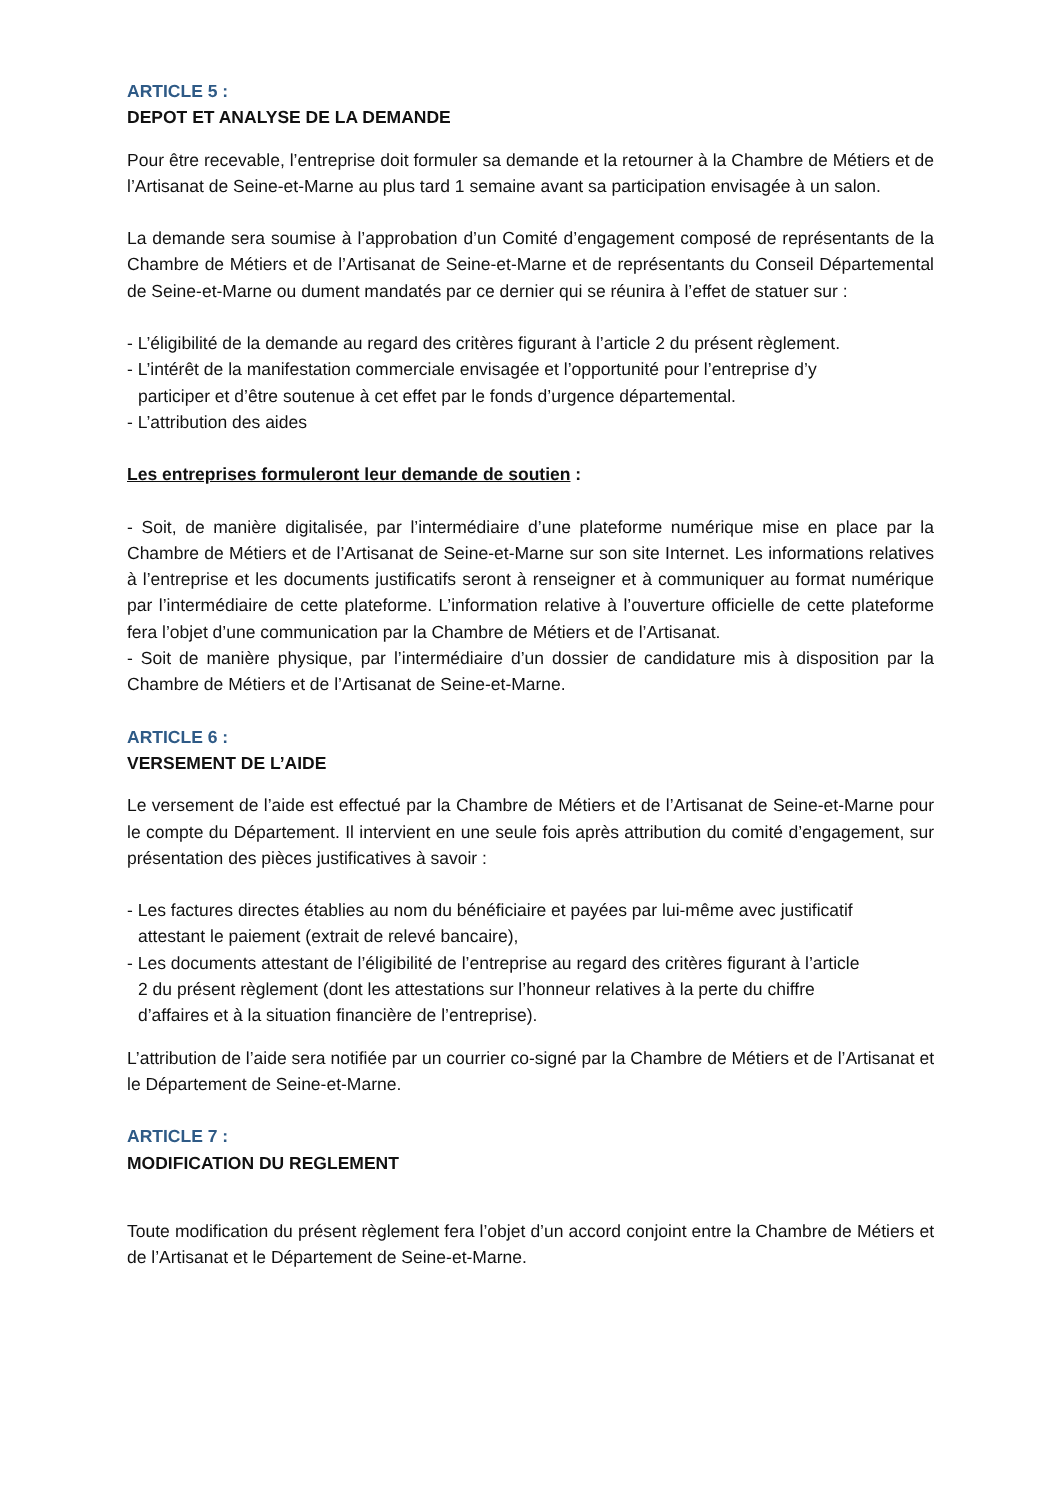ARTICLE 5 :
DEPOT ET ANALYSE DE LA DEMANDE
Pour être recevable, l’entreprise doit formuler sa demande et la retourner à la Chambre de Métiers et de l’Artisanat de Seine-et-Marne au plus tard 1 semaine avant sa participation envisagée à un salon.
La demande sera soumise à l’approbation d’un Comité d’engagement composé de représentants de la Chambre de Métiers et de l’Artisanat de Seine-et-Marne et de représentants du Conseil Départemental de Seine-et-Marne ou dument mandatés par ce dernier qui se réunira à l’effet de statuer sur :
- L’éligibilité de la demande au regard des critères figurant à l’article 2 du présent règlement.
- L’intérêt de la manifestation commerciale envisagée et l’opportunité pour l’entreprise d’y
participer et d’être soutenue à cet effet par le fonds d’urgence départemental.
- L’attribution des aides
Les entreprises formuleront leur demande de soutien :
- Soit, de manière digitalisée, par l’intermédiaire d’une plateforme numérique mise en place par la Chambre de Métiers et de l’Artisanat de Seine-et-Marne sur son site Internet. Les informations relatives à l’entreprise et les documents justificatifs seront à renseigner et à communiquer au format numérique par l’intermédiaire de cette plateforme. L’information relative à l’ouverture officielle de cette plateforme fera l’objet d’une communication par la Chambre de Métiers et de l’Artisanat.
- Soit de manière physique, par l’intermédiaire d’un dossier de candidature mis à disposition par la Chambre de Métiers et de l’Artisanat de Seine-et-Marne.
ARTICLE 6 :
VERSEMENT DE L’AIDE
Le versement de l’aide est effectué par la Chambre de Métiers et de l’Artisanat de Seine-et-Marne pour le compte du Département. Il intervient en une seule fois après attribution du comité d’engagement, sur présentation des pièces justificatives à savoir :
- Les factures directes établies au nom du bénéficiaire et payées par lui-même avec justificatif
attestant le paiement (extrait de relevé bancaire),
- Les documents attestant de l’éligibilité de l’entreprise au regard des critères figurant à l’article
2 du présent règlement (dont les attestations sur l’honneur relatives à la perte du chiffre
d’affaires et à la situation financière de l’entreprise).
L’attribution de l’aide sera notifiée par un courrier co-signé par la Chambre de Métiers et de l’Artisanat et le Département de Seine-et-Marne.
ARTICLE 7 :
MODIFICATION DU REGLEMENT
Toute modification du présent règlement fera l’objet d’un accord conjoint entre la Chambre de Métiers et de l’Artisanat et le Département de Seine-et-Marne.